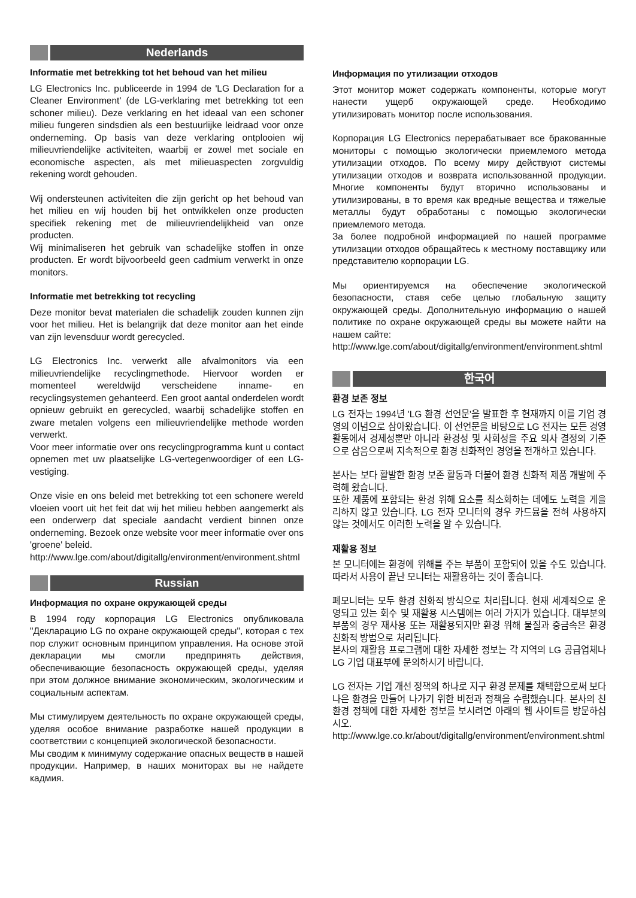Nederlands
Informatie met betrekking tot het behoud van het milieu
LG Electronics Inc. publiceerde in 1994 de 'LG Declaration for a Cleaner Environment' (de LG-verklaring met betrekking tot een schoner milieu). Deze verklaring en het ideaal van een schoner milieu fungeren sindsdien als een bestuurlijke leidraad voor onze onderneming. Op basis van deze verklaring ontplooien wij milieuvriendelijke activiteiten, waarbij er zowel met sociale en economische aspecten, als met milieuaspecten zorgvuldig rekening wordt gehouden.
Wij ondersteunen activiteiten die zijn gericht op het behoud van het milieu en wij houden bij het ontwikkelen onze producten specifiek rekening met de milieuvriendelijkheid van onze producten.
Wij minimaliseren het gebruik van schadelijke stoffen in onze producten. Er wordt bijvoorbeeld geen cadmium verwerkt in onze monitors.
Informatie met betrekking tot recycling
Deze monitor bevat materialen die schadelijk zouden kunnen zijn voor het milieu. Het is belangrijk dat deze monitor aan het einde van zijn levensduur wordt gerecycled.
LG Electronics Inc. verwerkt alle afvalmonitors via een milieuvriendelijke recyclingmethode. Hiervoor worden er momenteel wereldwijd verscheidene inname- en recyclingsystemen gehanteerd. Een groot aantal onderdelen wordt opnieuw gebruikt en gerecycled, waarbij schadelijke stoffen en zware metalen volgens een milieuvriendelijke methode worden verwerkt.
Voor meer informatie over ons recyclingprogramma kunt u contact opnemen met uw plaatselijke LG-vertegenwoordiger of een LG-vestiging.
Onze visie en ons beleid met betrekking tot een schonere wereld vloeien voort uit het feit dat wij het milieu hebben aangemerkt als een onderwerp dat speciale aandacht verdient binnen onze onderneming. Bezoek onze website voor meer informatie over ons 'groene' beleid.
http://www.lge.com/about/digitallg/environment/environment.shtml
Russian
Информация по охране окружающей среды
В 1994 году корпорация LG Electronics опубликовала "Декларацию LG по охране окружающей среды", которая с тех пор служит основным принципом управления. На основе этой декларации мы смогли предпринять действия, обеспечивающие безопасность окружающей среды, уделяя при этом должное внимание экономическим, экологическим и социальным аспектам.
Мы стимулируем деятельность по охране окружающей среды, уделяя особое внимание разработке нашей продукции в соответствии с концепцией экологической безопасности.
Мы сводим к минимуму содержание опасных веществ в нашей продукции. Например, в наших мониторах вы не найдете кадмия.
Информация по утилизации отходов
Этот монитор может содержать компоненты, которые могут нанести ущерб окружающей среде. Необходимо утилизировать монитор после использования.
Корпорация LG Electronics перерабатывает все бракованные мониторы с помощью экологически приемлемого метода утилизации отходов. По всему миру действуют системы утилизации отходов и возврата использованной продукции. Многие компоненты будут вторично использованы и утилизированы, в то время как вредные вещества и тяжелые металлы будут обработаны с помощью экологически приемлемого метода.
За более подробной информацией по нашей программе утилизации отходов обращайтесь к местному поставщику или представителю корпорации LG.
Мы ориентируемся на обеспечение экологической безопасности, ставя себе целью глобальную защиту окружающей среды. Дополнительную информацию о нашей политике по охране окружающей среды вы можете найти на нашем сайте:
http://www.lge.com/about/digitallg/environment/environment.shtml
한국어
환경 보존 정보
LG 전자는 1994년 'LG 환경 선언문'을 발표한 후 현재까지 이를 기업 경영의 이념으로 삼아왔습니다. 이 선언문을 바탕으로 LG 전자는 모든 경영 활동에서 경제성뿐만 아니라 환경성 및 사회성을 주요 의사 결정의 기준으로 삼음으로써 지속적으로 환경 친화적인 경영을 전개하고 있습니다.
본사는 보다 활발한 환경 보존 활동과 더불어 환경 친화적 제품 개발에 주력해 왔습니다.
또한 제품에 포함되는 환경 위해 요소를 최소화하는 데에도 노력을 게을리하지 않고 있습니다. LG 전자 모니터의 경우 카드뮴을 전혀 사용하지 않는 것에서도 이러한 노력을 알 수 있습니다.
재활용 정보
본 모니터에는 환경에 위해를 주는 부품이 포함되어 있을 수도 있습니다. 따라서 사용이 끝난 모니터는 재활용하는 것이 좋습니다.
폐모니터는 모두 환경 친화적 방식으로 처리됩니다. 현재 세계적으로 운영되고 있는 회수 및 재활용 시스템에는 여러 가지가 있습니다. 대부분의 부품의 경우 재사용 또는 재활용되지만 환경 위해 물질과 중금속은 환경 친화적 방법으로 처리됩니다.
본사의 재활용 프로그램에 대한 자세한 정보는 각 지역의 LG 공급업체나 LG 기업 대표부에 문의하시기 바랍니다.
LG 전자는 기업 개선 정책의 하나로 지구 환경 문제를 채택함으로써 보다 나은 환경을 만들어 나가기 위한 비전과 정책을 수립했습니다. 본사의 친환경 정책에 대한 자세한 정보를 보시려면 아래의 웹 사이트를 방문하십시오.
http://www.lge.co.kr/about/digitallg/environment/environment.shtml